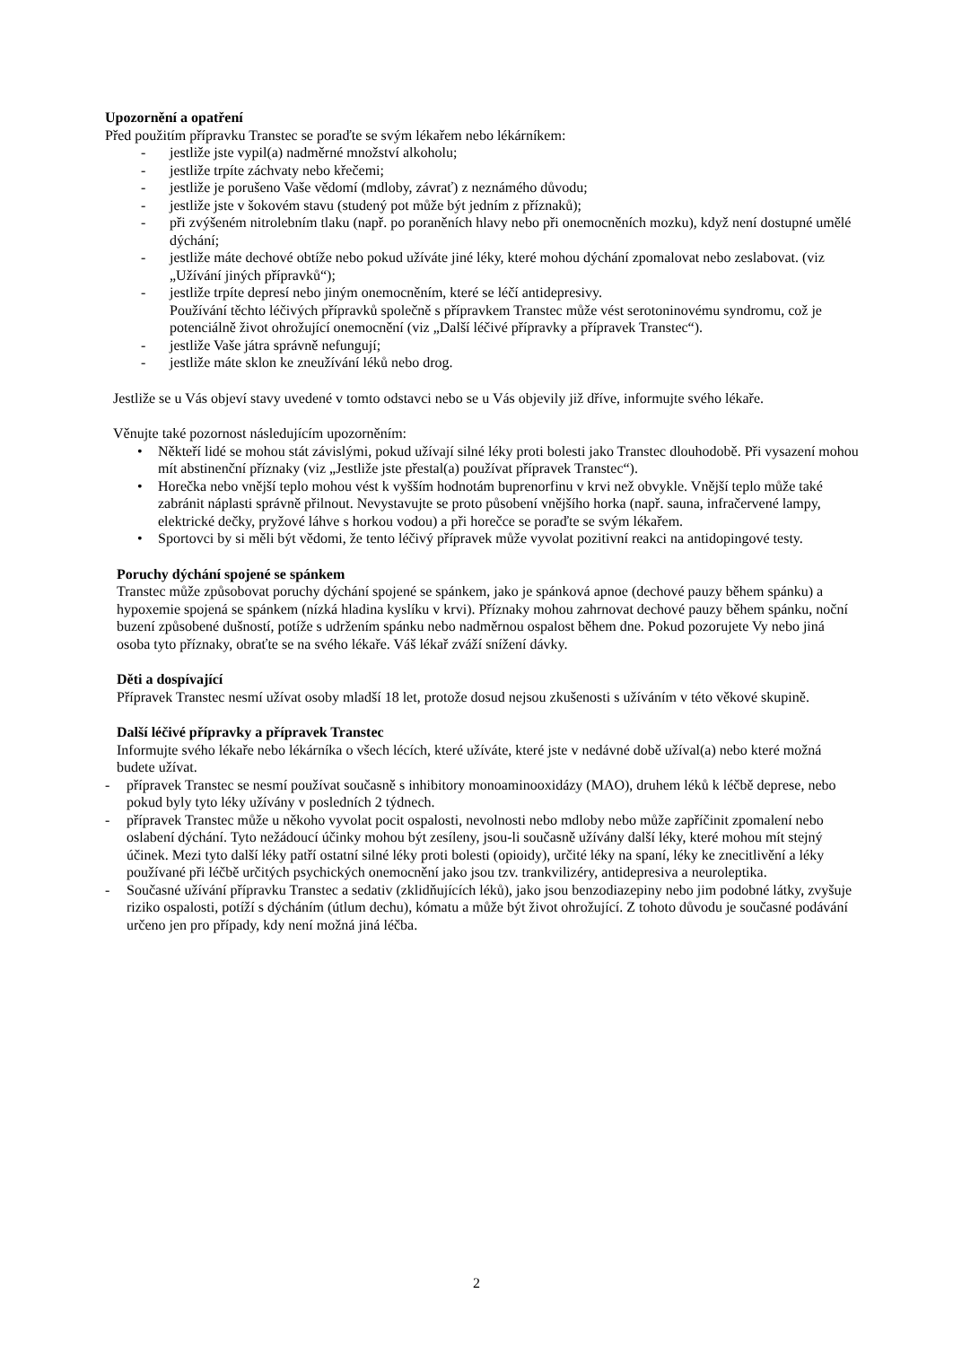Upozornění a opatření
Před použitím přípravku Transtec se poraďte se svým lékařem nebo lékárníkem:
- jestliže jste vypil(a) nadměrné množství alkoholu;
- jestliže trpíte záchvaty nebo křečemi;
- jestliže je porušeno Vaše vědomí (mdloby, závrať) z neznámého důvodu;
- jestliže jste v šokovém stavu (studený pot může být jedním z příznaků);
- při zvýšeném nitrolebním tlaku (např. po poraněních hlavy nebo při onemocněních mozku), když není dostupné umělé dýchání;
- jestliže máte dechové obtíže nebo pokud užíváte jiné léky, které mohou dýchání zpomalovat nebo zeslabovat. (viz „Užívání jiných přípravků“);
- jestliže trpíte depresí nebo jiným onemocněním, které se léčí antidepresivy.
Používání těchto léčivých přípravků společně s přípravkem Transtec může vést serotoninovému syndromu, což je potenciálně život ohrožující onemocnění (viz „Další léčivé přípravky a přípravek Transtec“).
- jestliže Vaše játra správně nefungují;
- jestliže máte sklon ke zneužívání léků nebo drog.
Jestliže se u Vás objeví stavy uvedené v tomto odstavci nebo se u Vás objevily již dříve, informujte svého lékaře.
Věnujte také pozornost následujícím upozorněním:
• Někteří lidé se mohou stát závislými, pokud užívají silné léky proti bolesti jako Transtec dlouhodobě. Při vysazení mohou mít abstinenční příznaky (viz „Jestliže jste přestal(a) používat přípravek Transtec“).
• Horečka nebo vnější teplo mohou vést k vyšším hodnotám buprenorfinu v krvi než obvykle. Vnější teplo může také zabránit náplasti správně přilnout. Nevystavujte se proto působení vnějšího horka (např. sauna, infračervené lampy, elektrické dečky, pryžové láhve s horkou vodou) a při horečce se poraďte se svým lékařem.
• Sportovci by si měli být vědomi, že tento léčivý přípravek může vyvolat pozitivní reakci na antidopingové testy.
Poruchy dýchání spojené se spánkem
Transtec může způsobovat poruchy dýchání spojené se spánkem, jako je spánková apnoe (dechové pauzy během spánku) a hypoxemie spojená se spánkem (nízká hladina kyslíku v krvi). Příznaky mohou zahrnovat dechové pauzy během spánku, noční buzení způsobené dušností, potíže s udržením spánku nebo nadměrnou ospalost během dne. Pokud pozorujete Vy nebo jiná osoba tyto příznaky, obraťte se na svého lékaře. Váš lékař zváží snížení dávky.
Děti a dospívající
Přípravek Transtec nesmí užívat osoby mladší 18 let, protože dosud nejsou zkušenosti s užíváním v této věkové skupině.
Další léčivé přípravky a přípravek Transtec
Informujte svého lékaře nebo lékárníka o všech lécích, které užíváte, které jste v nedávné době užíval(a) nebo které možná budete užívat.
- přípravek Transtec se nesmí používat současně s inhibitory monoaminooxidázy (MAO), druhem léků k léčbě deprese, nebo pokud byly tyto léky užívány v posledních 2 týdnech.
- přípravek Transtec může u někoho vyvolat pocit ospalosti, nevolnosti nebo mdloby nebo může zapříčinit zpomalení nebo oslabení dýchání. Tyto nežádoucí účinky mohou být zesíleny, jsou-li současně užívány další léky, které mohou mít stejný účinek. Mezi tyto další léky patří ostatní silné léky proti bolesti (opioidy), určité léky na spaní, léky ke znecitlivění a léky používané při léčbě určitých psychických onemocnění jako jsou tzv. trankvilizéry, antidepresiva a neuroleptika.
- Současné užívání přípravku Transtec a sedativ (zklidňujících léků), jako jsou benzodiazepiny nebo jim podobné látky, zvyšuje riziko ospalosti, potíží s dýcháním (útlum dechu), kómatu a může být život ohrožující. Z tohoto důvodu je současné podávání určeno jen pro případy, kdy není možná jiná léčba.
2